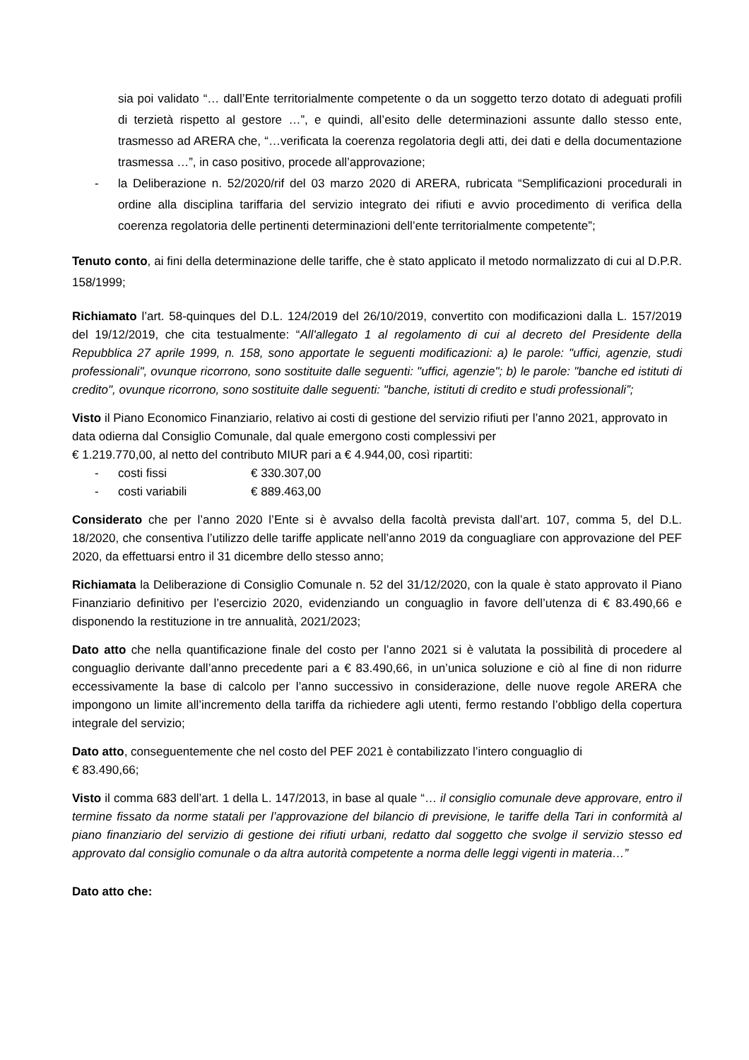sia poi validato “… dall’Ente territorialmente competente o da un soggetto terzo dotato di adeguati profili di terzietà rispetto al gestore …”, e quindi, all’esito delle determinazioni assunte dallo stesso ente, trasmesso ad ARERA che, “…verificata la coerenza regolatoria degli atti, dei dati e della documentazione trasmessa …”, in caso positivo, procede all’approvazione;
- la Deliberazione n. 52/2020/rif del 03 marzo 2020 di ARERA, rubricata “Semplificazioni procedurali in ordine alla disciplina tariffaria del servizio integrato dei rifiuti e avvio procedimento di verifica della coerenza regolatoria delle pertinenti determinazioni dell’ente territorialmente competente”;
Tenuto conto, ai fini della determinazione delle tariffe, che è stato applicato il metodo normalizzato di cui al D.P.R. 158/1999;
Richiamato l’art. 58-quinques del D.L. 124/2019 del 26/10/2019, convertito con modificazioni dalla L. 157/2019 del 19/12/2019, che cita testualmente: “All'allegato 1 al regolamento di cui al decreto del Presidente della Repubblica 27 aprile 1999, n. 158, sono apportate le seguenti modificazioni: a) le parole: "uffici, agenzie, studi professionali", ovunque ricorrono, sono sostituite dalle seguenti: "uffici, agenzie"; b) le parole: "banche ed istituti di credito", ovunque ricorrono, sono sostituite dalle seguenti: "banche, istituti di credito e studi professionali”;
Visto il Piano Economico Finanziario, relativo ai costi di gestione del servizio rifiuti per l’anno 2021, approvato in data odierna dal Consiglio Comunale, dal quale emergono costi complessivi per
€ 1.219.770,00, al netto del contributo MIUR pari a € 4.944,00, così ripartiti:
- costi fissi € 330.307,00
- costi variabili € 889.463,00
Considerato che per l’anno 2020 l’Ente si è avvalso della facoltà prevista dall’art. 107, comma 5, del D.L. 18/2020, che consentiva l’utilizzo delle tariffe applicate nell’anno 2019 da conguagliare con approvazione del PEF 2020, da effettuarsi entro il 31 dicembre dello stesso anno;
Richiamata la Deliberazione di Consiglio Comunale n. 52 del 31/12/2020, con la quale è stato approvato il Piano Finanziario definitivo per l’esercizio 2020, evidenziando un conguaglio in favore dell’utenza di € 83.490,66 e disponendo la restituzione in tre annualità, 2021/2023;
Dato atto che nella quantificazione finale del costo per l’anno 2021 si è valutata la possibilità di procedere al conguaglio derivante dall’anno precedente pari a € 83.490,66, in un’unica soluzione e ciò al fine di non ridurre eccessivamente la base di calcolo per l’anno successivo in considerazione, delle nuove regole ARERA che impongono un limite all’incremento della tariffa da richiedere agli utenti, fermo restando l’obbligo della copertura integrale del servizio;
Dato atto, conseguentemente che nel costo del PEF 2021 è contabilizzato l’intero conguaglio di
€ 83.490,66;
Visto il comma 683 dell’art. 1 della L. 147/2013, in base al quale “… il consiglio comunale deve approvare, entro il termine fissato da norme statali per l’approvazione del bilancio di previsione, le tariffe della Tari in conformità al piano finanziario del servizio di gestione dei rifiuti urbani, redatto dal soggetto che svolge il servizio stesso ed approvato dal consiglio comunale o da altra autorità competente a norma delle leggi vigenti in materia…”
Dato atto che: